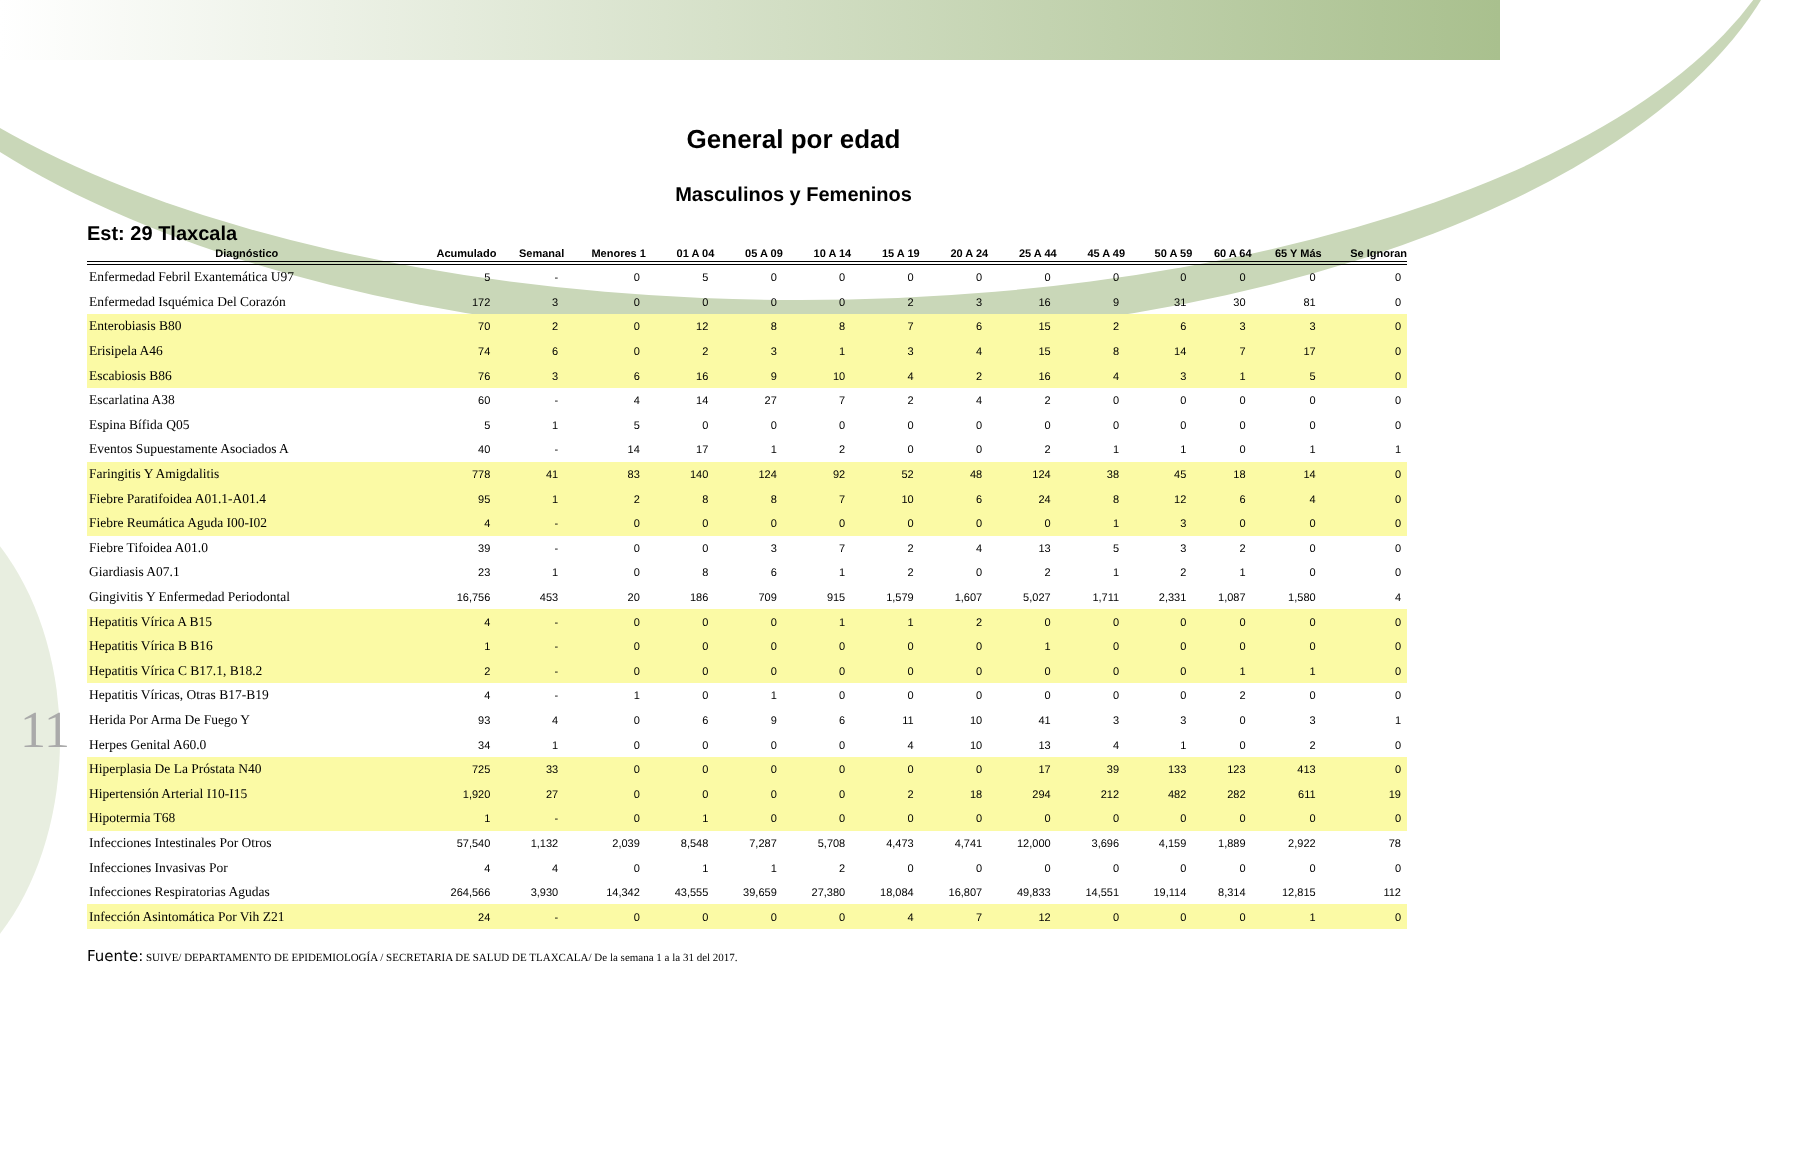11
General por edad
Masculinos y Femeninos
Est: 29 Tlaxcala
| Diagnóstico | Acumulado | Semanal | Menores 1 | 01 A 04 | 05 A 09 | 10 A 14 | 15 A 19 | 20 A 24 | 25 A 44 | 45 A 49 | 50 A 59 | 60 A 64 | 65 Y Más | Se Ignoran |
| --- | --- | --- | --- | --- | --- | --- | --- | --- | --- | --- | --- | --- | --- | --- |
| Enfermedad Febril Exantemática U97 | 5 | - | 0 | 5 | 0 | 0 | 0 | 0 | 0 | 0 | 0 | 0 | 0 | 0 |
| Enfermedad Isquémica Del Corazón | 172 | 3 | 0 | 0 | 0 | 0 | 2 | 3 | 16 | 9 | 31 | 30 | 81 | 0 |
| Enterobiasis B80 | 70 | 2 | 0 | 12 | 8 | 8 | 7 | 6 | 15 | 2 | 6 | 3 | 3 | 0 |
| Erisipela A46 | 74 | 6 | 0 | 2 | 3 | 1 | 3 | 4 | 15 | 8 | 14 | 7 | 17 | 0 |
| Escabiosis B86 | 76 | 3 | 6 | 16 | 9 | 10 | 4 | 2 | 16 | 4 | 3 | 1 | 5 | 0 |
| Escarlatina A38 | 60 | - | 4 | 14 | 27 | 7 | 2 | 4 | 2 | 0 | 0 | 0 | 0 | 0 |
| Espina Bífida Q05 | 5 | 1 | 5 | 0 | 0 | 0 | 0 | 0 | 0 | 0 | 0 | 0 | 0 | 0 |
| Eventos Supuestamente Asociados A | 40 | - | 14 | 17 | 1 | 2 | 0 | 0 | 2 | 1 | 1 | 0 | 1 | 1 |
| Faringitis Y Amigdalitis | 778 | 41 | 83 | 140 | 124 | 92 | 52 | 48 | 124 | 38 | 45 | 18 | 14 | 0 |
| Fiebre Paratifoidea A01.1-A01.4 | 95 | 1 | 2 | 8 | 8 | 7 | 10 | 6 | 24 | 8 | 12 | 6 | 4 | 0 |
| Fiebre Reumática Aguda I00-I02 | 4 | - | 0 | 0 | 0 | 0 | 0 | 0 | 0 | 1 | 3 | 0 | 0 | 0 |
| Fiebre Tifoidea A01.0 | 39 | - | 0 | 0 | 3 | 7 | 2 | 4 | 13 | 5 | 3 | 2 | 0 | 0 |
| Giardiasis A07.1 | 23 | 1 | 0 | 8 | 6 | 1 | 2 | 0 | 2 | 1 | 2 | 1 | 0 | 0 |
| Gingivitis Y Enfermedad Periodontal | 16,756 | 453 | 20 | 186 | 709 | 915 | 1,579 | 1,607 | 5,027 | 1,711 | 2,331 | 1,087 | 1,580 | 4 |
| Hepatitis Vírica A B15 | 4 | - | 0 | 0 | 0 | 1 | 1 | 2 | 0 | 0 | 0 | 0 | 0 | 0 |
| Hepatitis Vírica B B16 | 1 | - | 0 | 0 | 0 | 0 | 0 | 0 | 1 | 0 | 0 | 0 | 0 | 0 |
| Hepatitis Vírica C B17.1, B18.2 | 2 | - | 0 | 0 | 0 | 0 | 0 | 0 | 0 | 0 | 0 | 1 | 1 | 0 |
| Hepatitis Víricas, Otras B17-B19 | 4 | - | 1 | 0 | 1 | 0 | 0 | 0 | 0 | 0 | 0 | 2 | 0 | 0 |
| Herida Por Arma De Fuego Y | 93 | 4 | 0 | 6 | 9 | 6 | 11 | 10 | 41 | 3 | 3 | 0 | 3 | 1 |
| Herpes Genital A60.0 | 34 | 1 | 0 | 0 | 0 | 0 | 4 | 10 | 13 | 4 | 1 | 0 | 2 | 0 |
| Hiperplasia De La Próstata N40 | 725 | 33 | 0 | 0 | 0 | 0 | 0 | 0 | 17 | 39 | 133 | 123 | 413 | 0 |
| Hipertensión Arterial I10-I15 | 1,920 | 27 | 0 | 0 | 0 | 0 | 2 | 18 | 294 | 212 | 482 | 282 | 611 | 19 |
| Hipotermia T68 | 1 | - | 0 | 1 | 0 | 0 | 0 | 0 | 0 | 0 | 0 | 0 | 0 | 0 |
| Infecciones Intestinales Por Otros | 57,540 | 1,132 | 2,039 | 8,548 | 7,287 | 5,708 | 4,473 | 4,741 | 12,000 | 3,696 | 4,159 | 1,889 | 2,922 | 78 |
| Infecciones Invasivas Por | 4 | 4 | 0 | 1 | 1 | 2 | 0 | 0 | 0 | 0 | 0 | 0 | 0 | 0 |
| Infecciones Respiratorias Agudas | 264,566 | 3,930 | 14,342 | 43,555 | 39,659 | 27,380 | 18,084 | 16,807 | 49,833 | 14,551 | 19,114 | 8,314 | 12,815 | 112 |
| Infección Asintomática Por Vih Z21 | 24 | - | 0 | 0 | 0 | 0 | 4 | 7 | 12 | 0 | 0 | 0 | 1 | 0 |
Fuente: SUIVE/ DEPARTAMENTO DE EPIDEMIOLOGÍA / SECRETARIA DE SALUD DE TLAXCALA/ De la semana 1 a la 31 del 2017.